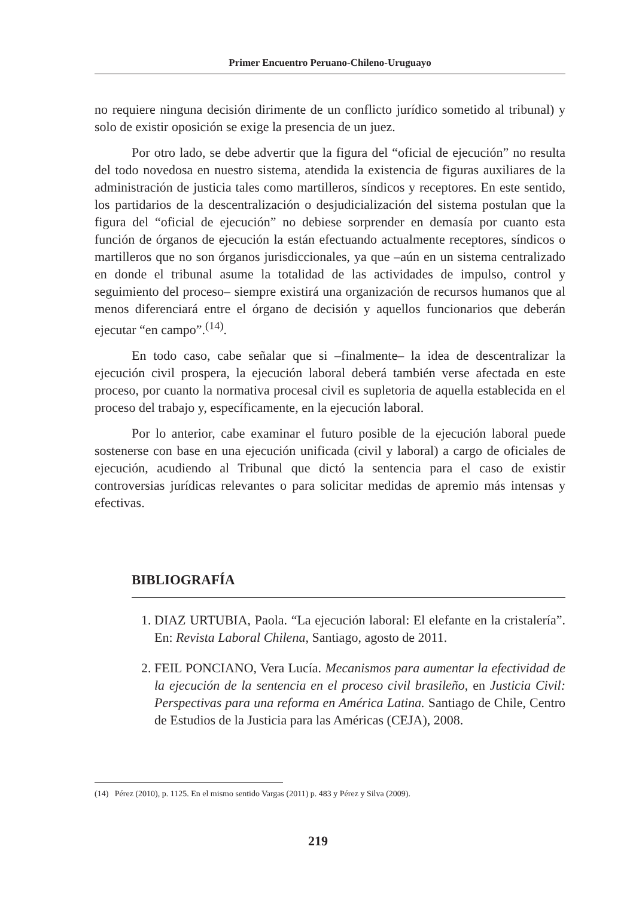Primer Encuentro Peruano-Chileno-Uruguayo
no requiere ninguna decisión dirimente de un conflicto jurídico sometido al tribunal) y solo de existir oposición se exige la presencia de un juez.
Por otro lado, se debe advertir que la figura del “oficial de ejecución” no resulta del todo novedosa en nuestro sistema, atendida la existencia de figuras auxiliares de la administración de justicia tales como martilleros, síndicos y receptores. En este sentido, los partidarios de la descentralización o desjudicialización del sistema postulan que la figura del “oficial de ejecución” no debiese sorprender en demasía por cuanto esta función de órganos de ejecución la están efectuando actualmente receptores, síndicos o martilleros que no son órganos jurisdiccionales, ya que –aún en un sistema centralizado en donde el tribunal asume la totalidad de las actividades de impulso, control y seguimiento del proceso– siempre existirá una organización de recursos humanos que al menos diferenciará entre el órgano de decisión y aquellos funcionarios que deberán ejecutar “en campo”.<sup>(14)</sup>.
En todo caso, cabe señalar que si –finalmente– la idea de descentralizar la ejecución civil prospera, la ejecución laboral deberá también verse afectada en este proceso, por cuanto la normativa procesal civil es supletoria de aquella establecida en el proceso del trabajo y, específicamente, en la ejecución laboral.
Por lo anterior, cabe examinar el futuro posible de la ejecución laboral puede sostenerse con base en una ejecución unificada (civil y laboral) a cargo de oficiales de ejecución, acudiendo al Tribunal que dictó la sentencia para el caso de existir controversias jurídicas relevantes o para solicitar medidas de apremio más intensas y efectivas.
BIBLIOGRAFÍA
1. DIAZ URTUBIA, Paola. “La ejecución laboral: El elefante en la cristalería”. En: Revista Laboral Chilena, Santiago, agosto de 2011.
2. FEIL PONCIANO, Vera Lucía. Mecanismos para aumentar la efectividad de la ejecución de la sentencia en el proceso civil brasileño, en Justicia Civil: Perspectivas para una reforma en América Latina. Santiago de Chile, Centro de Estudios de la Justicia para las Américas (CEJA), 2008.
(14) Pérez (2010), p. 1125. En el mismo sentido Vargas (2011) p. 483 y Pérez y Silva (2009).
219